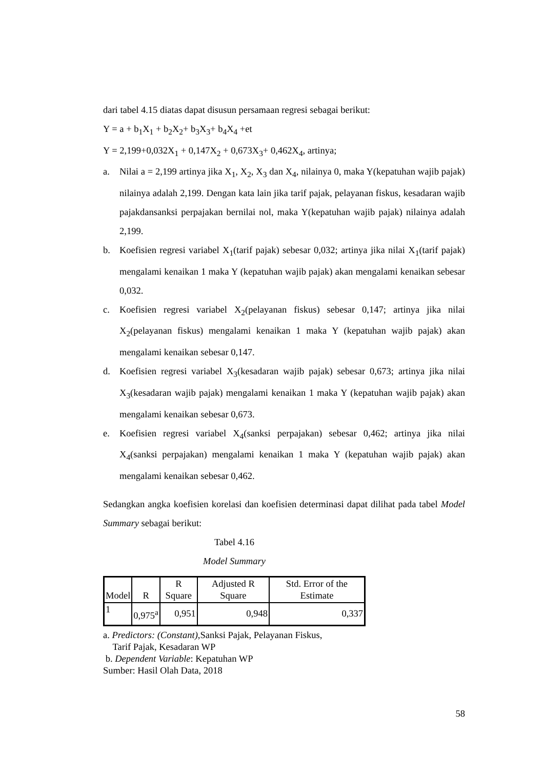dari tabel 4.15 diatas dapat disusun persamaan regresi sebagai berikut:
Y = a + b<sub>1</sub>X<sub>1</sub> + b<sub>2</sub>X<sub>2</sub>+ b<sub>3</sub>X<sub>3</sub>+ b<sub>4</sub>X<sub>4</sub> +et
Y = 2,199+0,032X<sub>1</sub> + 0,147X<sub>2</sub> + 0,673X<sub>3</sub>+ 0,462X<sub>4</sub>, artinya;
a. Nilai a = 2,199 artinya jika X<sub>1</sub>, X<sub>2</sub>, X<sub>3</sub> dan X<sub>4</sub>, nilainya 0, maka Y(kepatuhan wajib pajak) nilainya adalah 2,199. Dengan kata lain jika tarif pajak, pelayanan fiskus, kesadaran wajib pajakdansanksi perpajakan bernilai nol, maka Y(kepatuhan wajib pajak) nilainya adalah 2,199.
b. Koefisien regresi variabel X<sub>1</sub>(tarif pajak) sebesar 0,032; artinya jika nilai X<sub>1</sub>(tarif pajak) mengalami kenaikan 1 maka Y (kepatuhan wajib pajak) akan mengalami kenaikan sebesar 0,032.
c. Koefisien regresi variabel X<sub>2</sub>(pelayanan fiskus) sebesar 0,147; artinya jika nilai X<sub>2</sub>(pelayanan fiskus) mengalami kenaikan 1 maka Y (kepatuhan wajib pajak) akan mengalami kenaikan sebesar 0,147.
d. Koefisien regresi variabel X<sub>3</sub>(kesadaran wajib pajak) sebesar 0,673; artinya jika nilai X<sub>3</sub>(kesadaran wajib pajak) mengalami kenaikan 1 maka Y (kepatuhan wajib pajak) akan mengalami kenaikan sebesar 0,673.
e. Koefisien regresi variabel X<sub>4</sub>(sanksi perpajakan) sebesar 0,462; artinya jika nilai X<sub>4</sub>(sanksi perpajakan) mengalami kenaikan 1 maka Y (kepatuhan wajib pajak) akan mengalami kenaikan sebesar 0,462.
Sedangkan angka koefisien korelasi dan koefisien determinasi dapat dilihat pada tabel Model Summary sebagai berikut:
Tabel 4.16
Model Summary
| Model | R | R Square | Adjusted R Square | Std. Error of the Estimate |
| --- | --- | --- | --- | --- |
| 1 | 0,975<sup>a</sup> | 0,951 | 0,948 | 0,337 |
a. Predictors: (Constant), Sanksi Pajak, Pelayanan Fiskus,
Tarif Pajak, Kesadaran WP
b. Dependent Variable: Kepatuhan WP
Sumber: Hasil Olah Data, 2018
58